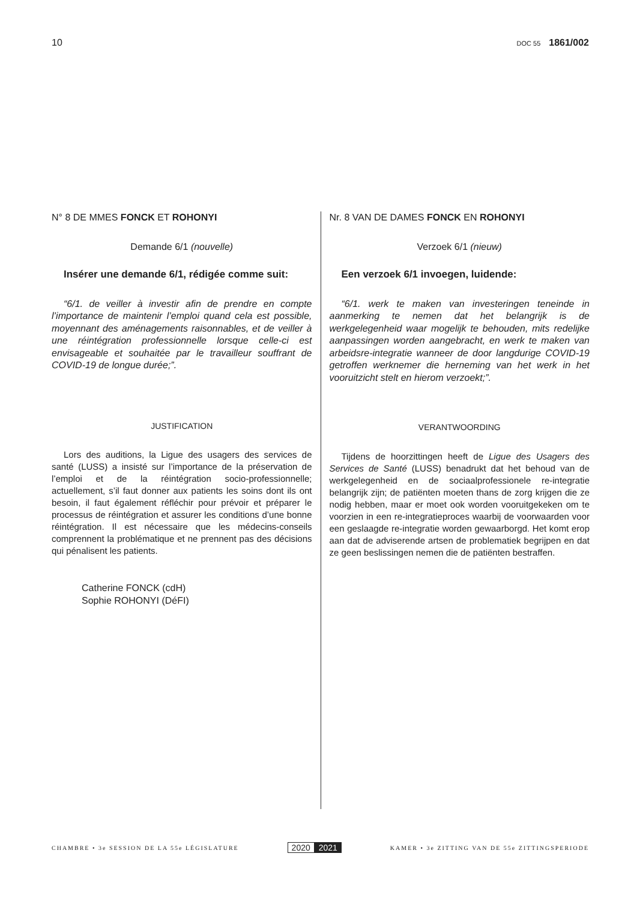10
DOC 55 1861/002
N° 8 DE MMES FONCK ET ROHONYI
Demande 6/1 (nouvelle)
Insérer une demande 6/1, rédigée comme suit:
“6/1. de veiller à investir afin de prendre en compte l’importance de maintenir l’emploi quand cela est possible, moyennant des aménagements raisonnables, et de veiller à une réintégration professionnelle lorsque celle-ci est envisageable et souhaitée par le travailleur souffrant de COVID-19 de longue durée;”.
JUSTIFICATION
Lors des auditions, la Ligue des usagers des services de santé (LUSS) a insisté sur l’importance de la préservation de l’emploi et de la réintégration socio-professionnelle; actuellement, s’il faut donner aux patients les soins dont ils ont besoin, il faut également réfléchir pour prévoir et préparer le processus de réintégration et assurer les conditions d’une bonne réintégration. Il est nécessaire que les médecins-conseils comprennent la problématique et ne prennent pas des décisions qui pénalisent les patients.
Catherine FONCK (cdH)
Sophie ROHONYI (DéFI)
Nr. 8 VAN DE DAMES FONCK EN ROHONYI
Verzoek 6/1 (nieuw)
Een verzoek 6/1 invoegen, luidende:
“6/1. werk te maken van investeringen teneinde in aanmerking te nemen dat het belangrijk is de werkgelegenheid waar mogelijk te behouden, mits redelijke aanpassingen worden aangebracht, en werk te maken van arbeidsre-integratie wanneer de door langdurige COVID-19 getroffen werknemer die herneming van het werk in het vooruitzicht stelt en hierom verzoekt;”.
VERANTWOORDING
Tijdens de hoorzittingen heeft de Ligue des Usagers des Services de Santé (LUSS) benadrukt dat het behoud van de werkgelegenheid en de sociaalprofessionele re-integratie belangrijk zijn; de patiënten moeten thans de zorg krijgen die ze nodig hebben, maar er moet ook worden vooruitgekeken om te voorzien in een re-integratieproces waarbij de voorwaarden voor een geslaagde re-integratie worden gewaarborgd. Het komt erop aan dat de adviserende artsen de problematiek begrijpen en dat ze geen beslissingen nemen die de patiënten bestraffen.
CHAMBRE • 3e SESSION DE LA 55e LÉGISLATURE
2020 2021
KAMER • 3e ZITTING VAN DE 55e ZITTINGSPERIODE